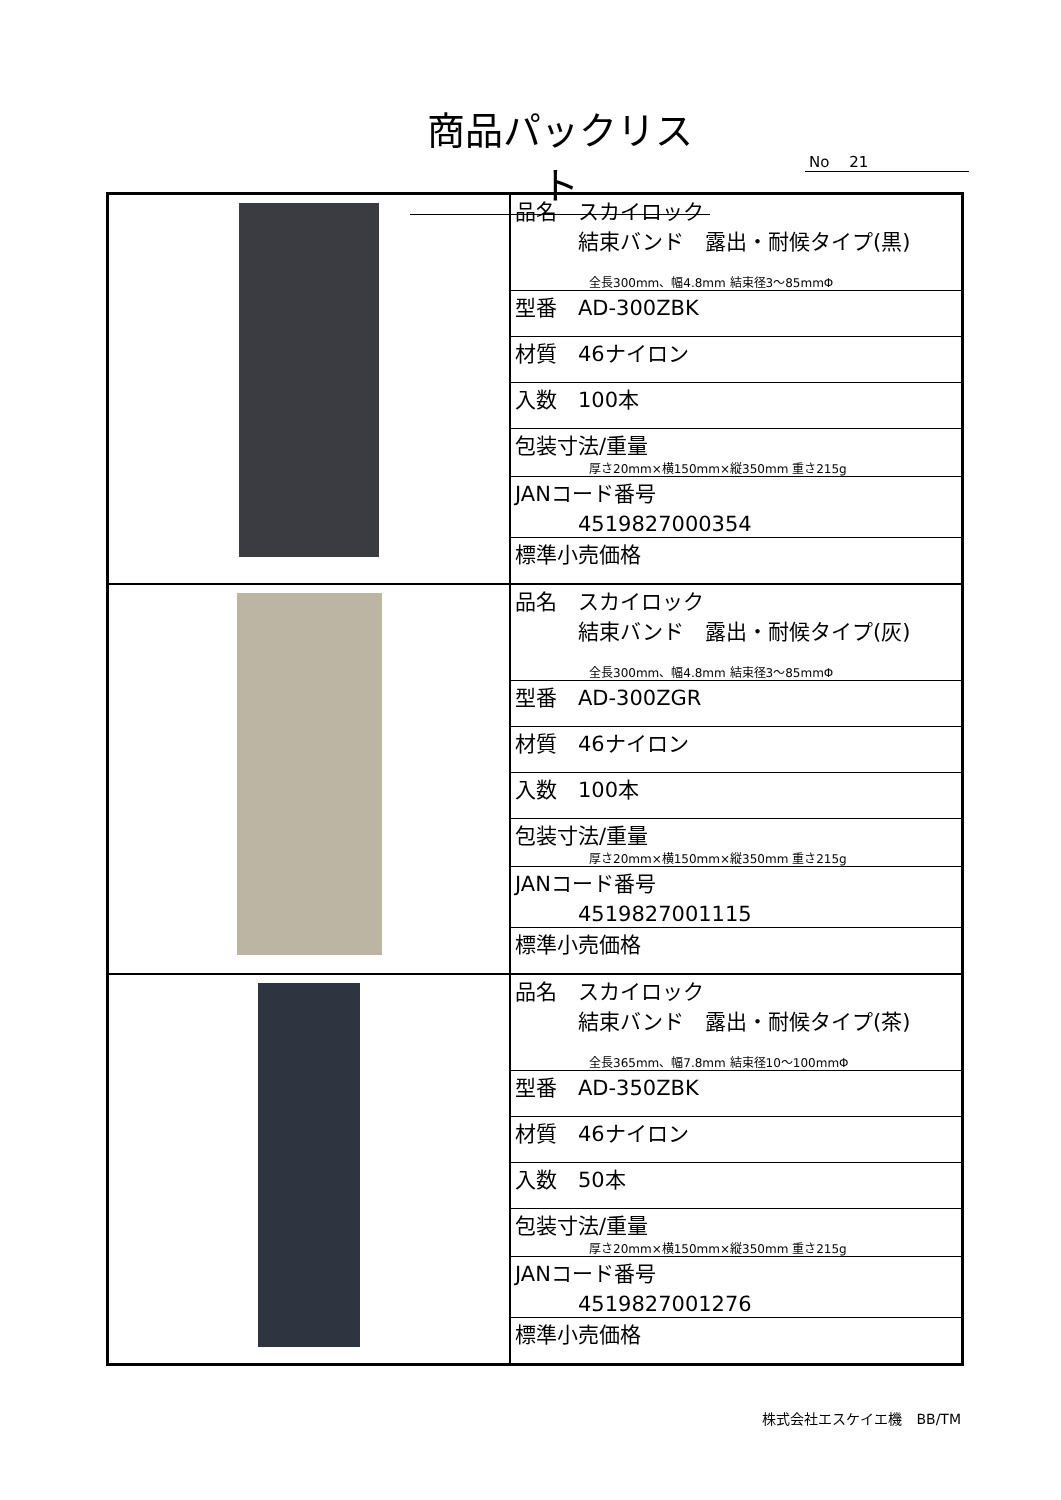商品パックリスト
No　 21
| | / 品名 スカイロック 結束バンド 露出・耐候タイプ(黒) 全長300mm、幅4.8mm 結束径3～85mmΦ / / 型番 AD-300ZBK / / 材質 46ナイロン / / 入数 100本 / / 包装寸法/重量 厚さ20mm×横150mm×縦350mm 重さ215g / / JANコード番号 4519827000354 / / 標準小売価格 / |
| | / 品名 スカイロック 結束バンド 露出・耐候タイプ(灰) 全長300mm、幅4.8mm 結束径3～85mmΦ / / 型番 AD-300ZGR / / 材質 46ナイロン / / 入数 100本 / / 包装寸法/重量 厚さ20mm×横150mm×縦350mm 重さ215g / / JANコード番号 4519827001115 / / 標準小売価格 / |
| | / 品名 スカイロック 結束バンド 露出・耐候タイプ(茶) 全長365mm、幅7.8mm 結束径10～100mmΦ / / 型番 AD-350ZBK / / 材質 46ナイロン / / 入数 50本 / / 包装寸法/重量 厚さ20mm×横150mm×縦350mm 重さ215g / / JANコード番号 4519827001276 / / 標準小売価格 / |
株式会社エスケイエ機　BB/TM